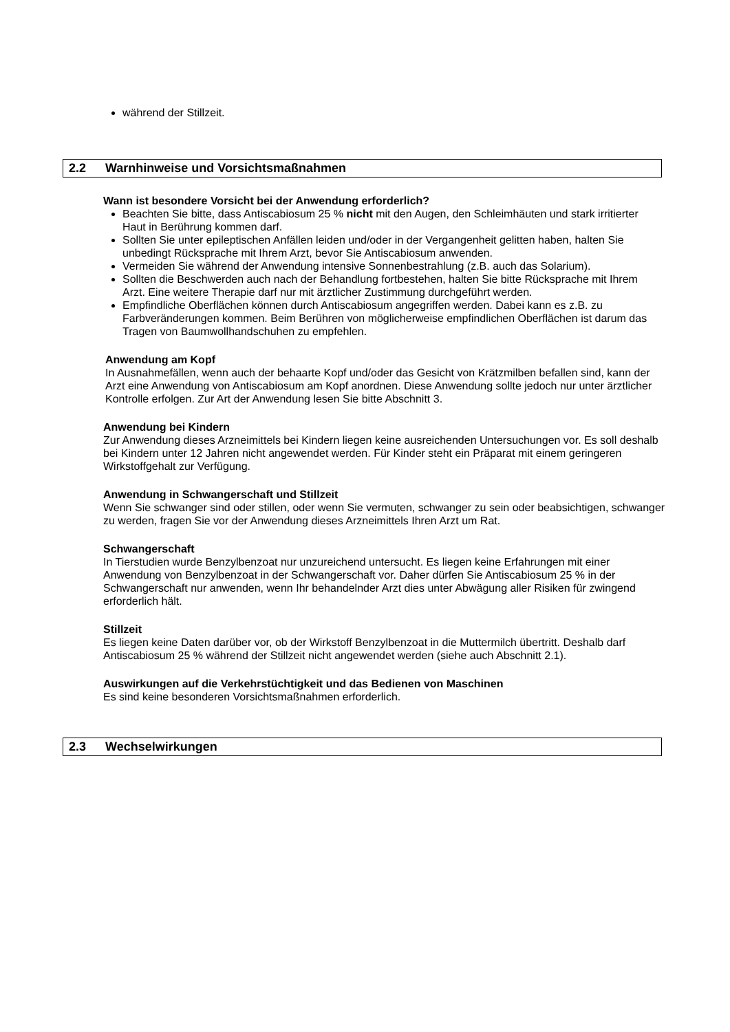während der Stillzeit.
2.2 Warnhinweise und Vorsichtsmaßnahmen
Wann ist besondere Vorsicht bei der Anwendung erforderlich?
Beachten Sie bitte, dass Antiscabiosum 25 % nicht mit den Augen, den Schleimhäuten und stark irritierter Haut in Berührung kommen darf.
Sollten Sie unter epileptischen Anfällen leiden und/oder in der Vergangenheit gelitten haben, halten Sie unbedingt Rücksprache mit Ihrem Arzt, bevor Sie Antiscabiosum anwenden.
Vermeiden Sie während der Anwendung intensive Sonnenbestrahlung (z.B. auch das Solarium).
Sollten die Beschwerden auch nach der Behandlung fortbestehen, halten Sie bitte Rücksprache mit Ihrem Arzt. Eine weitere Therapie darf nur mit ärztlicher Zustimmung durchgeführt werden.
Empfindliche Oberflächen können durch Antiscabiosum angegriffen werden. Dabei kann es z.B. zu Farbveränderungen kommen. Beim Berühren von möglicherweise empfindlichen Oberflächen ist darum das Tragen von Baumwollhandschuhen zu empfehlen.
Anwendung am Kopf
In Ausnahmefällen, wenn auch der behaarte Kopf und/oder das Gesicht von Krätzmilben befallen sind, kann der Arzt eine Anwendung von Antiscabiosum am Kopf anordnen. Diese Anwendung sollte jedoch nur unter ärztlicher Kontrolle erfolgen. Zur Art der Anwendung lesen Sie bitte Abschnitt 3.
Anwendung bei Kindern
Zur Anwendung dieses Arzneimittels bei Kindern liegen keine ausreichenden Untersuchungen vor. Es soll deshalb bei Kindern unter 12 Jahren nicht angewendet werden. Für Kinder steht ein Präparat mit einem geringeren Wirkstoffgehalt zur Verfügung.
Anwendung in Schwangerschaft und Stillzeit
Wenn Sie schwanger sind oder stillen, oder wenn Sie vermuten, schwanger zu sein oder beabsichtigen, schwanger zu werden, fragen Sie vor der Anwendung dieses Arzneimittels Ihren Arzt um Rat.
Schwangerschaft
In Tierstudien wurde Benzylbenzoat nur unzureichend untersucht. Es liegen keine Erfahrungen mit einer Anwendung von Benzylbenzoat in der Schwangerschaft vor. Daher dürfen Sie Antiscabiosum 25 % in der Schwangerschaft nur anwenden, wenn Ihr behandelnder Arzt dies unter Abwägung aller Risiken für zwingend erforderlich hält.
Stillzeit
Es liegen keine Daten darüber vor, ob der Wirkstoff Benzylbenzoat in die Muttermilch übertritt. Deshalb darf Antiscabiosum 25 % während der Stillzeit nicht angewendet werden (siehe auch Abschnitt 2.1).
Auswirkungen auf die Verkehrstüchtigkeit und das Bedienen von Maschinen
Es sind keine besonderen Vorsichtsmaßnahmen erforderlich.
2.3 Wechselwirkungen